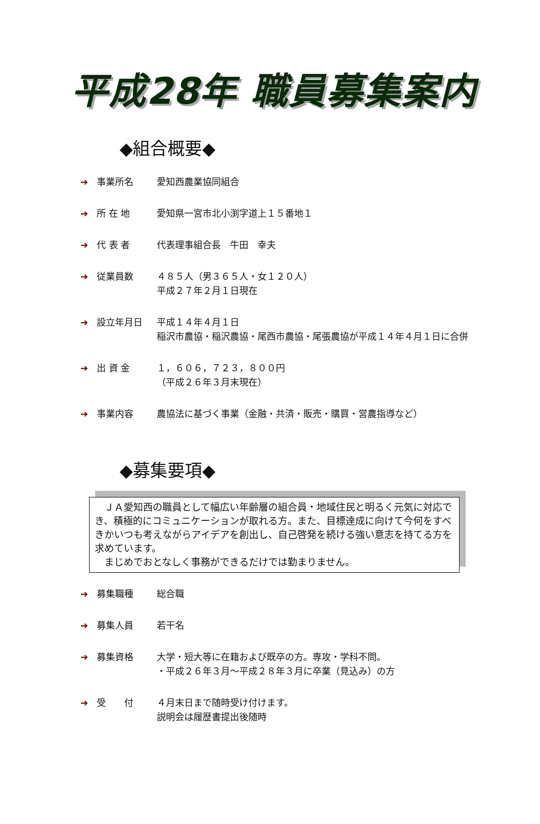平成28年 職員募集案内
◆組合概要◆
➔ 事業所名 愛知西農業協同組合
➔ 所 在 地 愛知県一宮市北小渕字道上１５番地１
➔ 代 表 者 代表理事組合長　牛田　幸夫
➔ 従業員数 ４８５人（男３６５人・女１２０人）
平成２７年２月１日現在
➔ 設立年月日 平成１４年４月１日
稲沢市農協・稲沢農協・尾西市農協・尾張農協が平成１４年４月１日に合併
➔ 出 資 金 １，６０６，７２３，８００円
（平成２６年３月末現在）
➔ 事業内容 農協法に基づく事業（金融・共済・販売・購買・営農指導など）
◆募集要項◆
　ＪＡ愛知西の職員として幅広い年齢層の組合員・地域住民と明るく元気に対応でき、積極的にコミュニケーションが取れる方。また、目標達成に向けて今何をすべきかいつも考えながらアイデアを創出し、自己啓発を続ける強い意志を持てる方を求めています。
　まじめでおとなしく事務ができるだけでは勤まりません。
➔ 募集職種 総合職
➔ 募集人員 若干名
➔ 募集資格 大学・短大等に在籍および既卒の方。専攻・学科不問。
・平成２６年３月～平成２８年３月に卒業（見込み）の方
➔ 受　　付 ４月末日まで随時受け付けます。
説明会は履歴書提出後随時